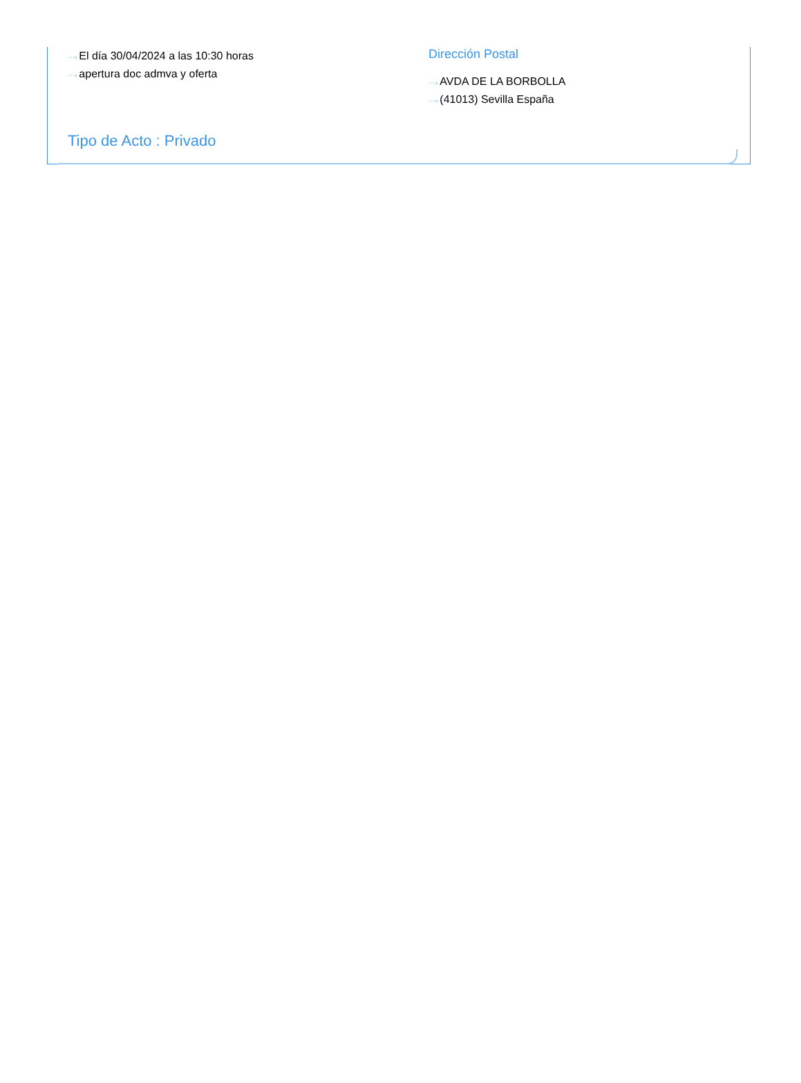···› El día 30/04/2024 a las 10:30 horas
···› apertura doc admva y oferta
Dirección Postal
···› AVDA DE LA BORBOLLA
···› (41013) Sevilla España
Tipo de Acto : Privado